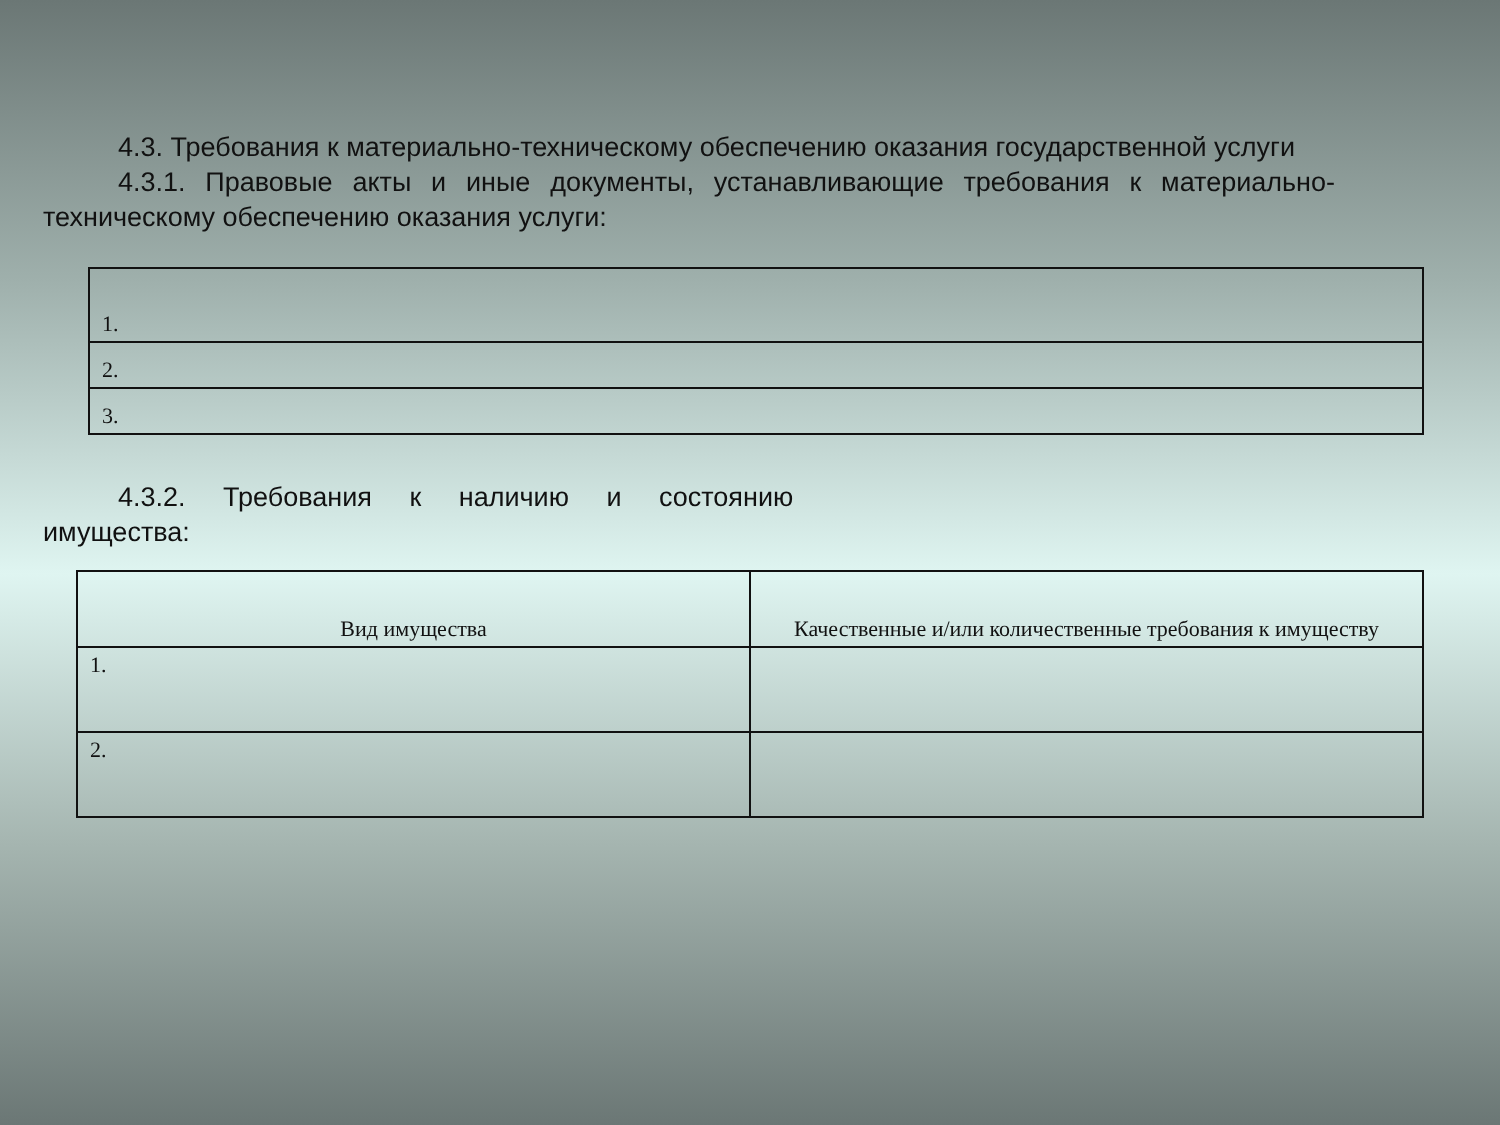4.3. Требования к материально-техническому обеспечению оказания государственной услуги
4.3.1. Правовые акты и иные документы, устанавливающие требования к материально-техническому обеспечению оказания услуги:
| 1. |
| 2. |
| 3. |
4.3.2. Требования к наличию и состоянию
имущества:
| Вид имущества | Качественные и/или количественные требования к имуществу |
| --- | --- |
| 1. | |
| 2. | |